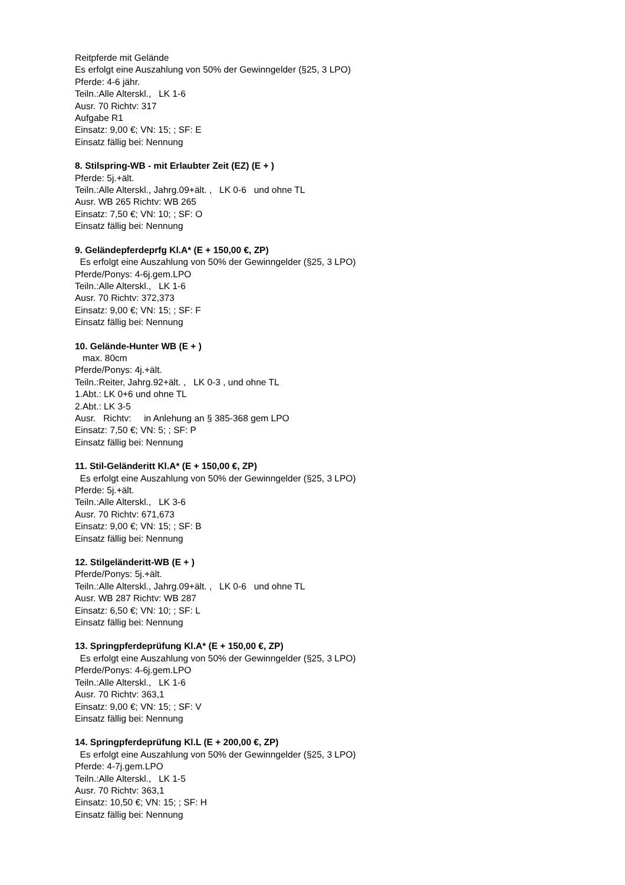Reitpferde mit Gelände
Es erfolgt eine Auszahlung von 50% der Gewinngelder (§25, 3 LPO)
Pferde: 4-6 jähr.
Teiln.:Alle Alterskl., LK 1-6
Ausr. 70 Richtv: 317
Aufgabe R1
Einsatz: 9,00 €; VN: 15; ; SF: E
Einsatz fällig bei: Nennung
8. Stilspring-WB - mit Erlaubter Zeit (EZ) (E + )
Pferde: 5j.+ält.
Teiln.:Alle Alterskl., Jahrg.09+ält. , LK 0-6 und ohne TL
Ausr. WB 265 Richtv: WB 265
Einsatz: 7,50 €; VN: 10; ; SF: O
Einsatz fällig bei: Nennung
9. Geländepferdeprfg Kl.A* (E + 150,00 €, ZP)
Es erfolgt eine Auszahlung von 50% der Gewinngelder (§25, 3 LPO)
Pferde/Ponys: 4-6j.gem.LPO
Teiln.:Alle Alterskl., LK 1-6
Ausr. 70 Richtv: 372,373
Einsatz: 9,00 €; VN: 15; ; SF: F
Einsatz fällig bei: Nennung
10. Gelände-Hunter WB (E + )
max. 80cm
Pferde/Ponys: 4j.+ält.
Teiln.:Reiter, Jahrg.92+ält. , LK 0-3 , und ohne TL
1.Abt.: LK 0+6 und ohne TL
2.Abt.: LK 3-5
Ausr. Richtv: in Anlehung an § 385-368 gem LPO
Einsatz: 7,50 €; VN: 5; ; SF: P
Einsatz fällig bei: Nennung
11. Stil-Geländeritt Kl.A* (E + 150,00 €, ZP)
Es erfolgt eine Auszahlung von 50% der Gewinngelder (§25, 3 LPO)
Pferde: 5j.+ält.
Teiln.:Alle Alterskl., LK 3-6
Ausr. 70 Richtv: 671,673
Einsatz: 9,00 €; VN: 15; ; SF: B
Einsatz fällig bei: Nennung
12. Stilgeländeritt-WB (E + )
Pferde/Ponys: 5j.+ält.
Teiln.:Alle Alterskl., Jahrg.09+ält. , LK 0-6 und ohne TL
Ausr. WB 287 Richtv: WB 287
Einsatz: 6,50 €; VN: 10; ; SF: L
Einsatz fällig bei: Nennung
13. Springpferdeprüfung Kl.A* (E + 150,00 €, ZP)
Es erfolgt eine Auszahlung von 50% der Gewinngelder (§25, 3 LPO)
Pferde/Ponys: 4-6j.gem.LPO
Teiln.:Alle Alterskl., LK 1-6
Ausr. 70 Richtv: 363,1
Einsatz: 9,00 €; VN: 15; ; SF: V
Einsatz fällig bei: Nennung
14. Springpferdeprüfung Kl.L (E + 200,00 €, ZP)
Es erfolgt eine Auszahlung von 50% der Gewinngelder (§25, 3 LPO)
Pferde: 4-7j.gem.LPO
Teiln.:Alle Alterskl., LK 1-5
Ausr. 70 Richtv: 363,1
Einsatz: 10,50 €; VN: 15; ; SF: H
Einsatz fällig bei: Nennung